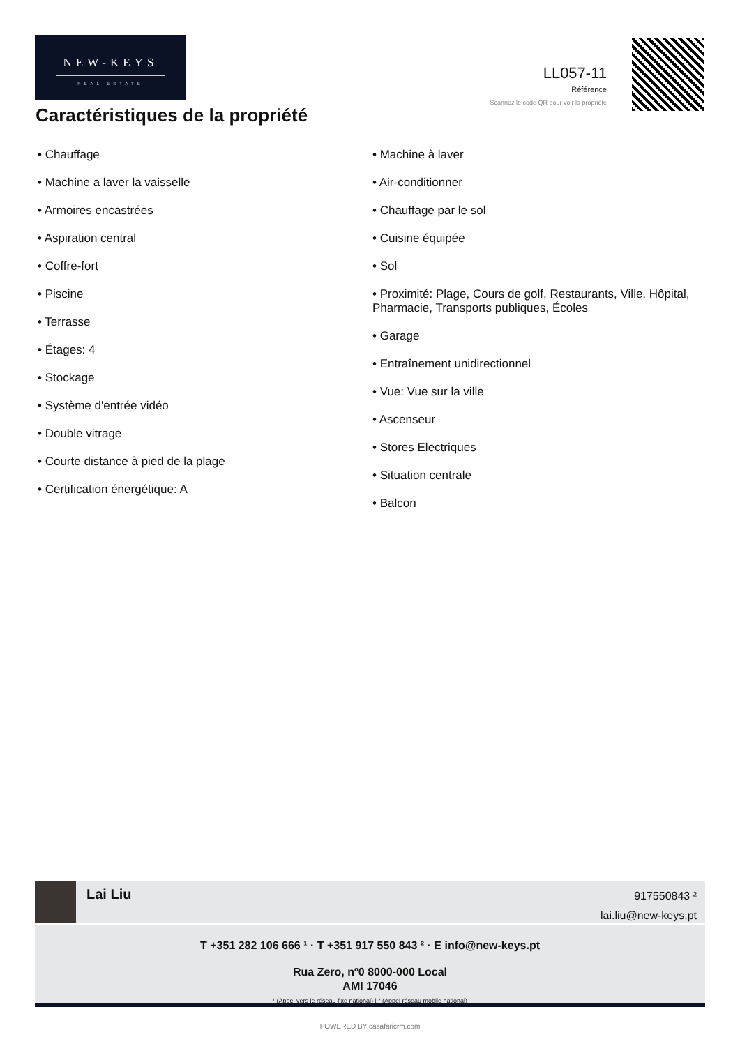NEW-KEYS
REAL ESTATE
LL057-11
Référence
Scannez le code QR pour voir la propriété
Caractéristiques de la propriété
• Chauffage
• Machine a laver la vaisselle
• Armoires encastrées
• Aspiration central
• Coffre-fort
• Piscine
• Terrasse
• Étages: 4
• Stockage
• Système d'entrée vidéo
• Double vitrage
• Courte distance à pied de la plage
• Certification énergétique: A
• Machine à laver
• Air-conditionner
• Chauffage par le sol
• Cuisine équipée
• Sol
• Proximité: Plage, Cours de golf, Restaurants, Ville, Hôpital, Pharmacie, Transports publiques, Écoles
• Garage
• Entraînement unidirectionnel
• Vue: Vue sur la ville
• Ascenseur
• Stores Electriques
• Situation centrale
• Balcon
Lai Liu
917550843 ²
lai.liu@new-keys.pt
T +351 282 106 666 ¹ · T +351 917 550 843 ² · E info@new-keys.pt
Rua Zero, nº0 8000-000 Local
AMI 17046
¹ (Appel vers le réseau fixe national) | ² (Appel réseau mobile national)
POWERED BY casafaricrm.com